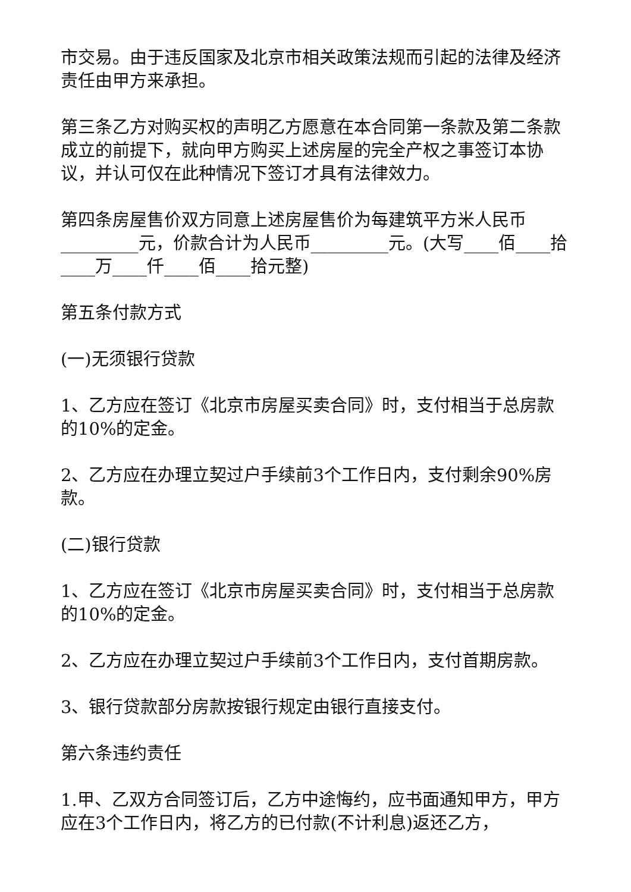市交易。由于违反国家及北京市相关政策法规而引起的法律及经济责任由甲方来承担。
第三条乙方对购买权的声明乙方愿意在本合同第一条款及第二条款成立的前提下，就向甲方购买上述房屋的完全产权之事签订本协议，并认可仅在此种情况下签订才具有法律效力。
第四条房屋售价双方同意上述房屋售价为每建筑平方米人民币_________元，价款合计为人民币_________元。(大写____佰____拾____万____仟____佰____拾元整)
第五条付款方式
(一)无须银行贷款
1、乙方应在签订《北京市房屋买卖合同》时，支付相当于总房款的10%的定金。
2、乙方应在办理立契过户手续前3个工作日内，支付剩余90%房款。
(二)银行贷款
1、乙方应在签订《北京市房屋买卖合同》时，支付相当于总房款的10%的定金。
2、乙方应在办理立契过户手续前3个工作日内，支付首期房款。
3、银行贷款部分房款按银行规定由银行直接支付。
第六条违约责任
1.甲、乙双方合同签订后，乙方中途悔约，应书面通知甲方，甲方应在3个工作日内，将乙方的已付款(不计利息)返还乙方，